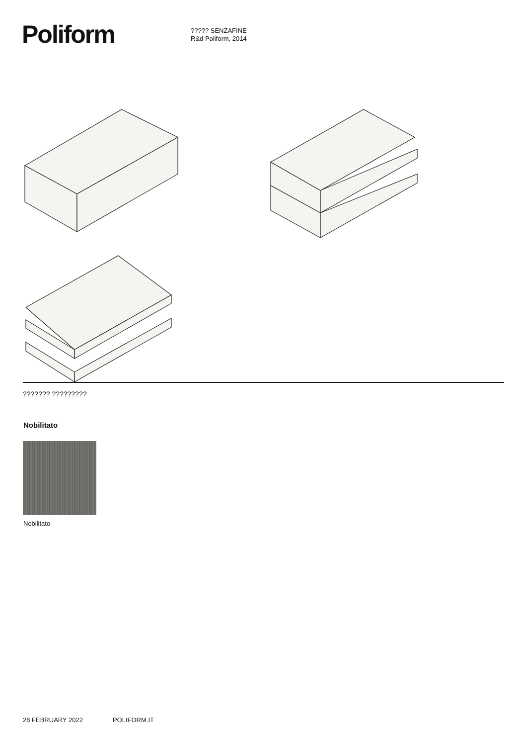Poliform
????? SENZAFINE
R&d Poliform, 2014
??????? ?????????
Nobilitato
Nobilitato
28 FEBRUARY 2022 POLIFORM.IT